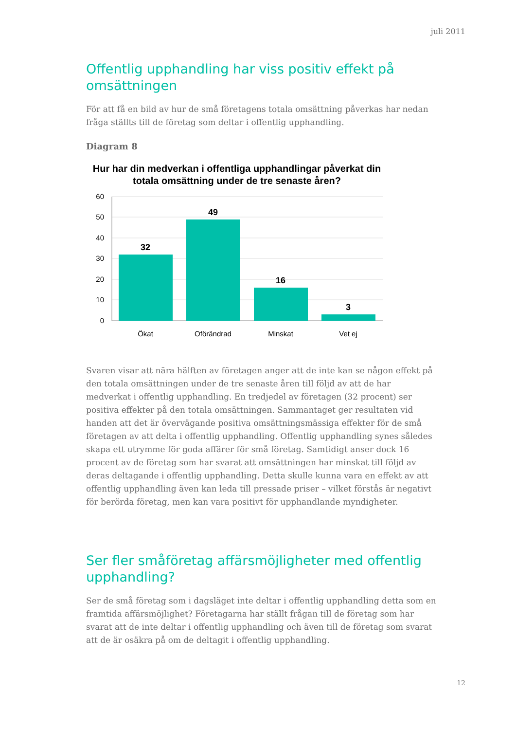juli 2011
Offentlig upphandling har viss positiv effekt på omsättningen
För att få en bild av hur de små företagens totala omsättning påverkas har nedan fråga ställts till de företag som deltar i offentlig upphandling.
Diagram 8
Hur har din medverkan i offentliga upphandlingar påverkat din totala omsättning under de tre senaste åren?
60
50
40
30
20
10
0
32
49
16
3
Ökat
Oförändrad
Minskat
Vet ej
Svaren visar att nära hälften av företagen anger att de inte kan se någon effekt på den totala omsättningen under de tre senaste åren till följd av att de har medverkat i offentlig upphandling. En tredjedel av företagen (32 procent) ser positiva effekter på den totala omsättningen. Sammantaget ger resultaten vid handen att det är övervägande positiva omsättningsmässiga effekter för de små företagen av att delta i offentlig upphandling. Offentlig upphandling synes således skapa ett utrymme för goda affärer för små företag. Samtidigt anser dock 16 procent av de företag som har svarat att omsättningen har minskat till följd av deras deltagande i offentlig upphandling. Detta skulle kunna vara en effekt av att offentlig upphandling även kan leda till pressade priser – vilket förstås är negativt för berörda företag, men kan vara positivt för upphandlande myndigheter.
Ser fler småföretag affärsmöjligheter med offentlig upphandling?
Ser de små företag som i dagsläget inte deltar i offentlig upphandling detta som en framtida affärsmöjlighet? Företagarna har ställt frågan till de företag som har svarat att de inte deltar i offentlig upphandling och även till de företag som svarat att de är osäkra på om de deltagit i offentlig upphandling.
12